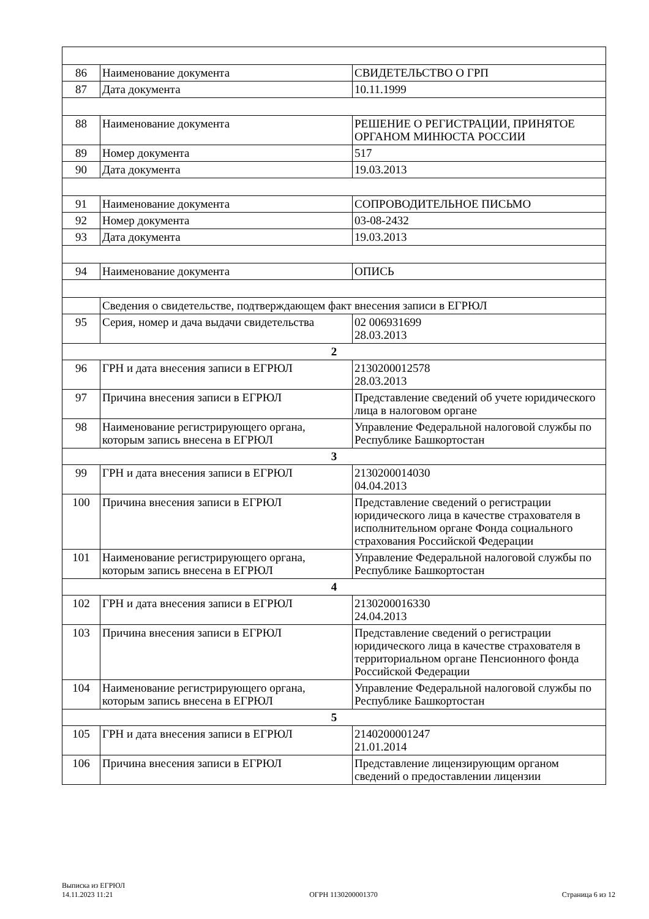| 86 | Наименование документа | СВИДЕТЕЛЬСТВО О ГРП |
| 87 | Дата документа | 10.11.1999 |
| 88 | Наименование документа | РЕШЕНИЕ О РЕГИСТРАЦИИ, ПРИНЯТОЕ ОРГАНОМ МИНЮСТА РОССИИ |
| 89 | Номер документа | 517 |
| 90 | Дата документа | 19.03.2013 |
| 91 | Наименование документа | СОПРОВОДИТЕЛЬНОЕ ПИСЬМО |
| 92 | Номер документа | 03-08-2432 |
| 93 | Дата документа | 19.03.2013 |
| 94 | Наименование документа | ОПИСЬ |
| | Сведения о свидетельстве, подтверждающем факт внесения записи в ЕГРЮЛ | |
| 95 | Серия, номер и дача выдачи свидетельства | 02 006931699 28.03.2013 |
| 2 | | |
| 96 | ГРН и дата внесения записи в ЕГРЮЛ | 2130200012578 28.03.2013 |
| 97 | Причина внесения записи в ЕГРЮЛ | Представление сведений об учете юридического лица в налоговом органе |
| 98 | Наименование регистрирующего органа, которым запись внесена в ЕГРЮЛ | Управление Федеральной налоговой службы по Республике Башкортостан |
| 3 | | |
| 99 | ГРН и дата внесения записи в ЕГРЮЛ | 2130200014030 04.04.2013 |
| 100 | Причина внесения записи в ЕГРЮЛ | Представление сведений о регистрации юридического лица в качестве страхователя в исполнительном органе Фонда социального страхования Российской Федерации |
| 101 | Наименование регистрирующего органа, которым запись внесена в ЕГРЮЛ | Управление Федеральной налоговой службы по Республике Башкортостан |
| 4 | | |
| 102 | ГРН и дата внесения записи в ЕГРЮЛ | 2130200016330 24.04.2013 |
| 103 | Причина внесения записи в ЕГРЮЛ | Представление сведений о регистрации юридического лица в качестве страхователя в территориальном органе Пенсионного фонда Российской Федерации |
| 104 | Наименование регистрирующего органа, которым запись внесена в ЕГРЮЛ | Управление Федеральной налоговой службы по Республике Башкортостан |
| 5 | | |
| 105 | ГРН и дата внесения записи в ЕГРЮЛ | 2140200001247 21.01.2014 |
| 106 | Причина внесения записи в ЕГРЮЛ | Представление лицензирующим органом сведений о предоставлении лицензии |
Выписка из ЕГРЮЛ
14.11.2023 11:21
ОГРН 1130200001370
Страница 6 из 12